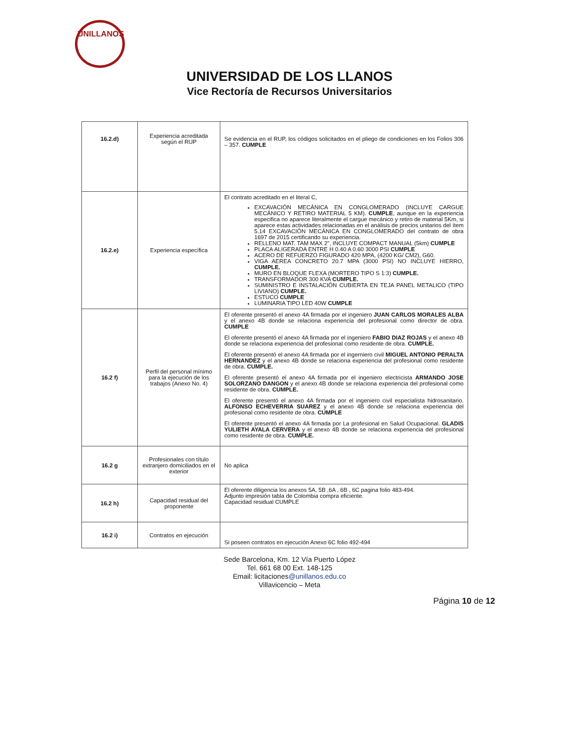UNILLANOS
UNIVERSIDAD DE LOS LLANOS
Vice Rectoría de Recursos Universitarios
| 16.2.d) | Experiencia acreditada según el RUP | Se evidencia en el RUP, los códigos solicitados en el pliego de condiciones en los Folios 306 – 357. CUMPLE |
| 16.2.e) | Experiencia específica | El contrato acreditado en el literal C, EXCAVACIÓN MECÁNICA EN CONGLOMERADO (INCLUYE CARGUE MECÁNICO Y RETIRO MATERIAL 5 KM). CUMPLE , aunque en la experiencia especifica no aparece literalmente el cargue mecánico y retiro de material 5Km, si aparece estas actividades relacionadas en el análisis de precios unitarios del ítem 5.14 EXCAVACIÓN MECÁNICA EN CONGLOMERADO del contrato de obra 1697 de 2015 certificando su experiencia. RELLENO MAT. TAM MAX 2", INCLUYE COMPACT MANUAL (5km) CUMPLE PLACA ALIGERADA ENTRE H 0.40 A 0.60 3000 PSI CUMPLE ACERO DE REFUERZO FIGURADO 420 MPA, (4200 KG/ CM2), G60. VIGA AEREA CONCRETO 20.7 MPA (3000 PSI) NO INCLUYE HIERRO, CUMPLE. MURO EN BLOQUE FLEXA (MORTERO TIPO S 1:3) CUMPLE. TRANSFORMADOR 300 KVA CUMPLE. SUMINISTRO E INSTALACIÓN CUBIERTA EN TEJA PANEL METALICO (TIPO LIVIANO) CUMPLE. ESTUCO CUMPLE LUMINARIA TIPO LED 40W CUMPLE |
| 16.2 f) | Perfil del personal mínimo para la ejecución de los trabajos (Anexo No. 4) | El oferente presentó el anexo 4A firmada por el ingeniero JUAN CARLOS MORALES ALBA y el anexo 4B donde se relaciona experiencia del profesional como director de obra. CUMPLE El oferente presentó el anexo 4A firmada por el ingeniero FABIO DIAZ ROJAS y el anexo 4B donde se relaciona experiencia del profesional como residente de obra. CUMPLE. El oferente presentó el anexo 4A firmada por el ingerniero civil MIGUEL ANTONIO PERALTA HERNANDEZ y el anexo 4B donde se relaciona experiencia del profesional como residente de obra. CUMPLE. El oferente presentó el anexo 4A firmada por el ingeniero electricista ARMANDO JOSE SOLORZANO DANGON y el anexo 4B donde se relaciona experiencia del profesional como residente de obra. CUMPLE. El oferente presentó el anexo 4A firmada por el ingeniero civil especialista hidrosanitario. ALFONSO ECHEVERRIA SUAREZ y el anexo 4B donde se relaciona experiencia del profesional como residente de obra. CUMPLE El oferente presentó el anexo 4A firmada por La profesional en Salud Ocupacional. GLADIS YULIETH AYALA CERVERA y el anexo 4B donde se relaciona experiencia del profesional como residente de obra. CUMPLE. |
| 16.2 g | Profesionales con título extranjero domiciliados en el exterior | No aplica |
| 16.2 h) | Capacidad residual del proponente | El oferente diligencia los anexos 5A, 5B ,6A , 6B , 6C pagina folio 483-494. Adjunto impresión tabla de Colombia compra eficiente. Capacidad residual CUMPLE |
| 16.2 i) | Contratos en ejecución | Si poseen contratos en ejecución Anexo 6C folio 492-494 |
Sede Barcelona, Km. 12 Vía Puerto López
Tel. 661 68 00 Ext. 148-125
Email: licitaciones@unillanos.edu.co
Villavicencio – Meta
Página 10 de 12